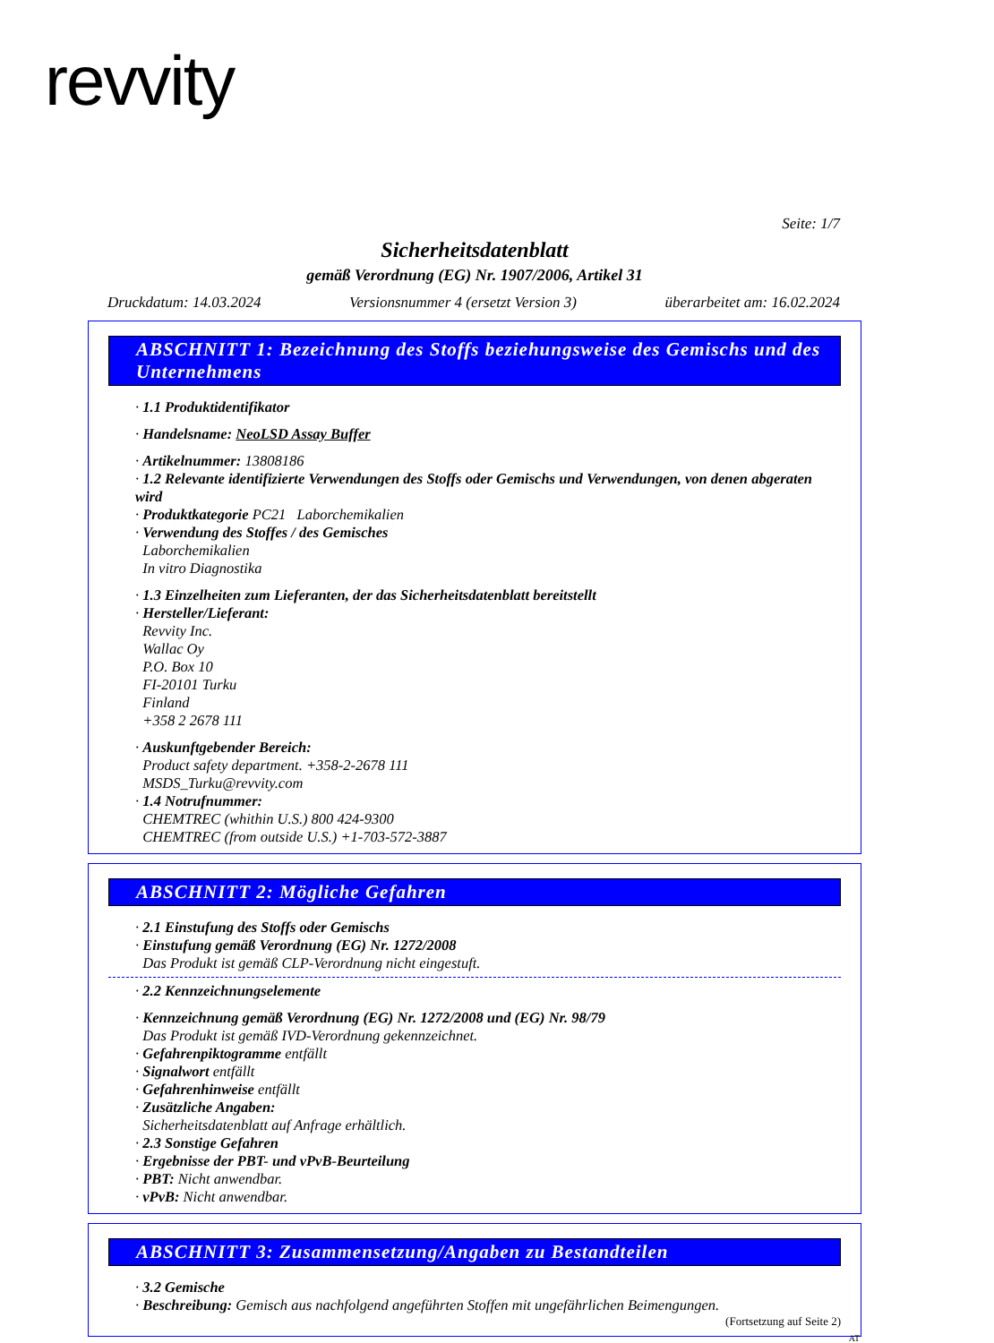revvity
Seite: 1/7
Sicherheitsdatenblatt
gemäß Verordnung (EG) Nr. 1907/2006, Artikel 31
Druckdatum: 14.03.2024 Versionsnummer 4 (ersetzt Version 3) überarbeitet am: 16.02.2024
ABSCHNITT 1: Bezeichnung des Stoffs beziehungsweise des Gemischs und des Unternehmens
· 1.1 Produktidentifikator
· Handelsname: NeoLSD Assay Buffer
· Artikelnummer: 13808186
· 1.2 Relevante identifizierte Verwendungen des Stoffs oder Gemischs und Verwendungen, von denen abgeraten wird
· Produktkategorie PC21 Laborchemikalien
· Verwendung des Stoffes / des Gemisches
Laborchemikalien
In vitro Diagnostika
· 1.3 Einzelheiten zum Lieferanten, der das Sicherheitsdatenblatt bereitstellt
· Hersteller/Lieferant:
Revvity Inc.
Wallac Oy
P.O. Box 10
FI-20101 Turku
Finland
+358 2 2678 111
· Auskunftgebender Bereich:
Product safety department. +358-2-2678 111
MSDS_Turku@revvity.com
· 1.4 Notrufnummer:
CHEMTREC (whithin U.S.) 800 424-9300
CHEMTREC (from outside U.S.) +1-703-572-3887
ABSCHNITT 2: Mögliche Gefahren
· 2.1 Einstufung des Stoffs oder Gemischs
· Einstufung gemäß Verordnung (EG) Nr. 1272/2008
Das Produkt ist gemäß CLP-Verordnung nicht eingestuft.
· 2.2 Kennzeichnungselemente
· Kennzeichnung gemäß Verordnung (EG) Nr. 1272/2008 und (EG) Nr. 98/79
Das Produkt ist gemäß IVD-Verordnung gekennzeichnet.
· Gefahrenpiktogramme entfällt
· Signalwort entfällt
· Gefahrenhinweise entfällt
· Zusätzliche Angaben:
Sicherheitsdatenblatt auf Anfrage erhältlich.
· 2.3 Sonstige Gefahren
· Ergebnisse der PBT- und vPvB-Beurteilung
· PBT: Nicht anwendbar.
· vPvB: Nicht anwendbar.
ABSCHNITT 3: Zusammensetzung/Angaben zu Bestandteilen
· 3.2 Gemische
· Beschreibung: Gemisch aus nachfolgend angeführten Stoffen mit ungefährlichen Beimengungen.
(Fortsetzung auf Seite 2)
AT